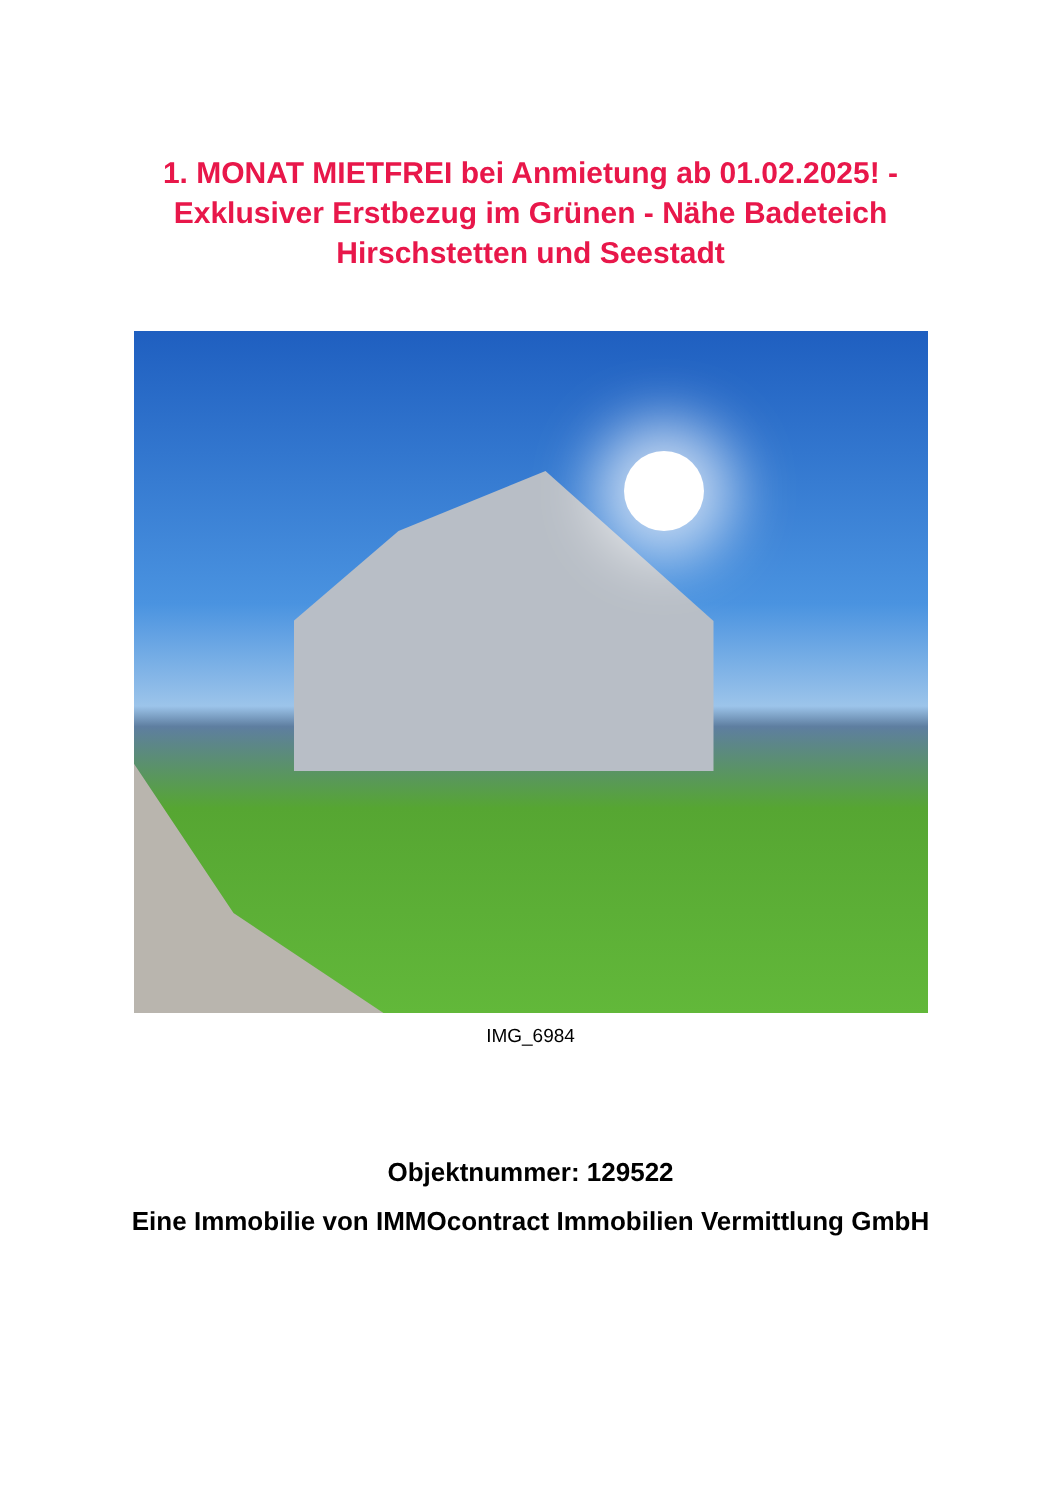1. MONAT MIETFREI bei Anmietung ab 01.02.2025! -
Exklusiver Erstbezug im Grünen - Nähe Badeteich
Hirschstetten und Seestadt
IMG_6984
Objektnummer: 129522
Eine Immobilie von IMMOcontract Immobilien Vermittlung GmbH